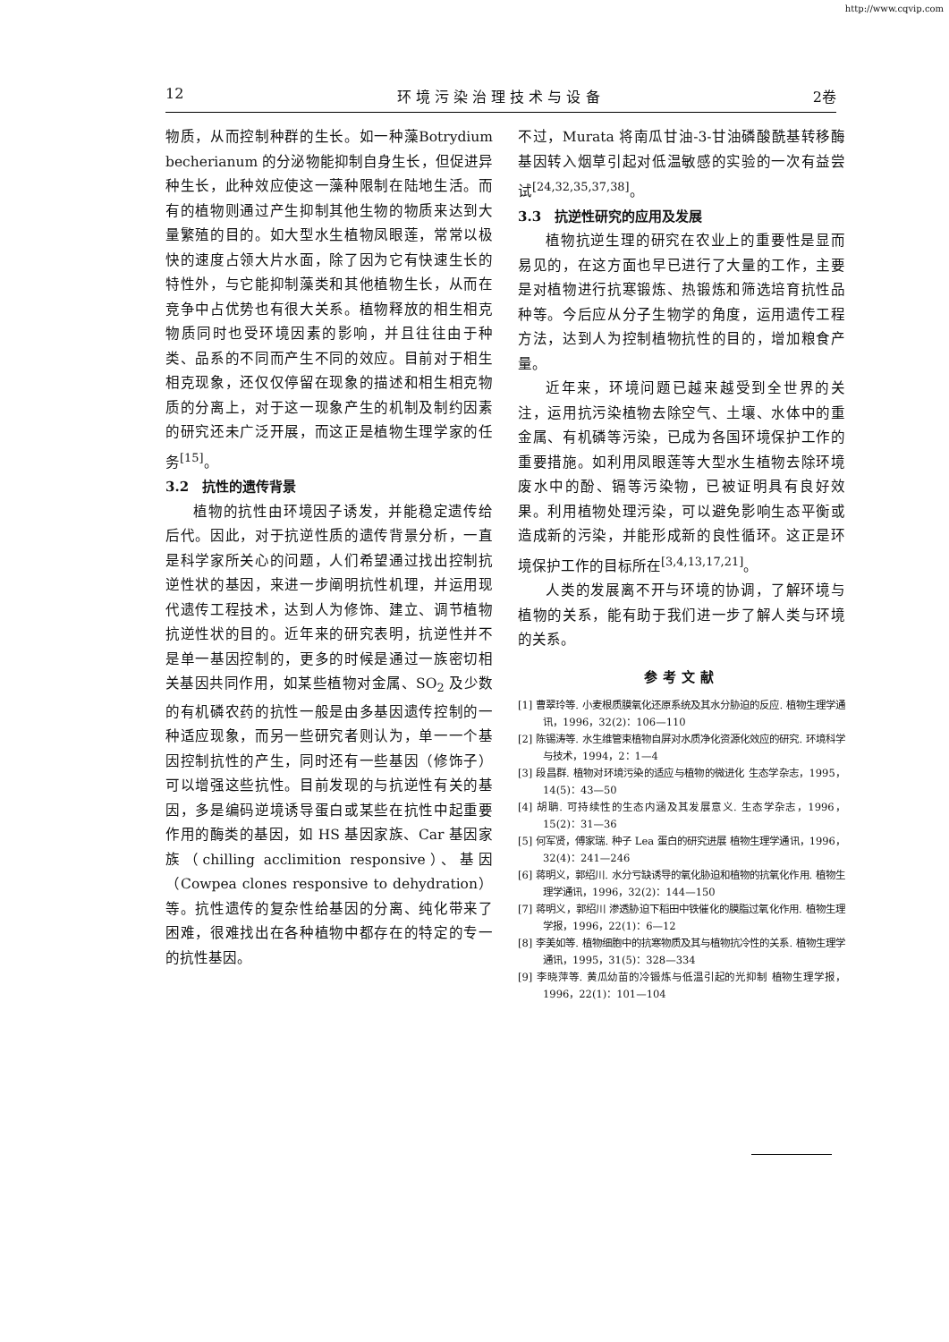http://www.cqvip.com
12 环 境 污 染 治 理 技 术 与 设 备 2卷
物质，从而控制种群的生长。如一种藻Botrydium becherianum 的分泌物能抑制自身生长，但促进异种生长，此种效应使这一藻种限制在陆地生活。而有的植物则通过产生抑制其他生物的物质来达到大量繁殖的目的。如大型水生植物凤眼莲，常常以极快的速度占领大片水面，除了因为它有快速生长的特性外，与它能抑制藻类和其他植物生长，从而在竞争中占优势也有很大关系。植物释放的相生相克物质同时也受环境因素的影响，并且往往由于种类、品系的不同而产生不同的效应。目前对于相生相克现象，还仅仅停留在现象的描述和相生相克物质的分离上，对于这一现象产生的机制及制约因素的研究还未广泛开展，而这正是植物生理学家的任务<sup>[15]</sup>。
3.2　抗性的遗传背景
植物的抗性由环境因子诱发，并能稳定遗传给后代。因此，对于抗逆性质的遗传背景分析，一直是科学家所关心的问题，人们希望通过找出控制抗逆性状的基因，来进一步阐明抗性机理，并运用现代遗传工程技术，达到人为修饰、建立、调节植物抗逆性状的目的。近年来的研究表明，抗逆性并不是单一基因控制的，更多的时候是通过一族密切相关基因共同作用，如某些植物对金属、SO<sub>2</sub> 及少数的有机磷农药的抗性一般是由多基因遗传控制的一种适应现象，而另一些研究者则认为，单一一个基因控制抗性的产生，同时还有一些基因（修饰子）可以增强这些抗性。目前发现的与抗逆性有关的基因，多是编码逆境诱导蛋白或某些在抗性中起重要作用的酶类的基因，如 HS 基因家族、Car 基因家族（chilling acclimition responsive）、基因（Cowpea clones responsive to dehydration）等。抗性遗传的复杂性给基因的分离、纯化带来了困难，很难找出在各种植物中都存在的特定的专一的抗性基因。
不过，Murata 将南瓜甘油-3-甘油磷酸酰基转移酶基因转入烟草引起对低温敏感的实验的一次有益尝试<sup>[24,32,35,37,38]</sup>。
3.3　抗逆性研究的应用及发展
植物抗逆生理的研究在农业上的重要性是显而易见的，在这方面也早已进行了大量的工作，主要是对植物进行抗寒锻炼、热锻炼和筛选培育抗性品种等。今后应从分子生物学的角度，运用遗传工程方法，达到人为控制植物抗性的目的，增加粮食产量。
近年来，环境问题已越来越受到全世界的关注，运用抗污染植物去除空气、土壤、水体中的重金属、有机磷等污染，已成为各国环境保护工作的重要措施。如利用凤眼莲等大型水生植物去除环境废水中的酚、镉等污染物，已被证明具有良好效果。利用植物处理污染，可以避免影响生态平衡或造成新的污染，并能形成新的良性循环。这正是环境保护工作的目标所在<sup>[3,4,13,17,21]</sup>。
人类的发展离不开与环境的协调，了解环境与植物的关系，能有助于我们进一步了解人类与环境的关系。
参考文献
[1] 曹翠玲等. 小麦根质膜氧化还原系统及其水分胁迫的反应. 植物生理学通讯，1996，32(2)：106—110
[2] 陈锡涛等. 水生维管束植物自屏对水质净化资源化效应的研究. 环境科学与技术，1994，2：1—4
[3] 段昌群. 植物对环境污染的适应与植物的微进化 生态学杂志，1995，14(5)：43—50
[4] 胡聃. 可持续性的生态内涵及其发展意义. 生态学杂志，1996，15(2)：31—36
[5] 何军贤，傅家瑞. 种子 Lea 蛋白的研究进展 植物生理学通讯，1996，32(4)：241—246
[6] 蒋明义，郭绍川. 水分亏缺诱导的氧化胁迫和植物的抗氧化作用. 植物生理学通讯，1996，32(2)：144—150
[7] 蒋明义，郭绍川 渗透胁迫下稻田中铁催化的膜脂过氧化作用. 植物生理学报，1996，22(1)：6—12
[8] 李美如等. 植物细胞中的抗寒物质及其与植物抗冷性的关系. 植物生理学通讯，1995，31(5)：328—334
[9] 李晓萍等. 黄瓜幼苗的冷锻炼与低温引起的光抑制 植物生理学报，1996，22(1)：101—104